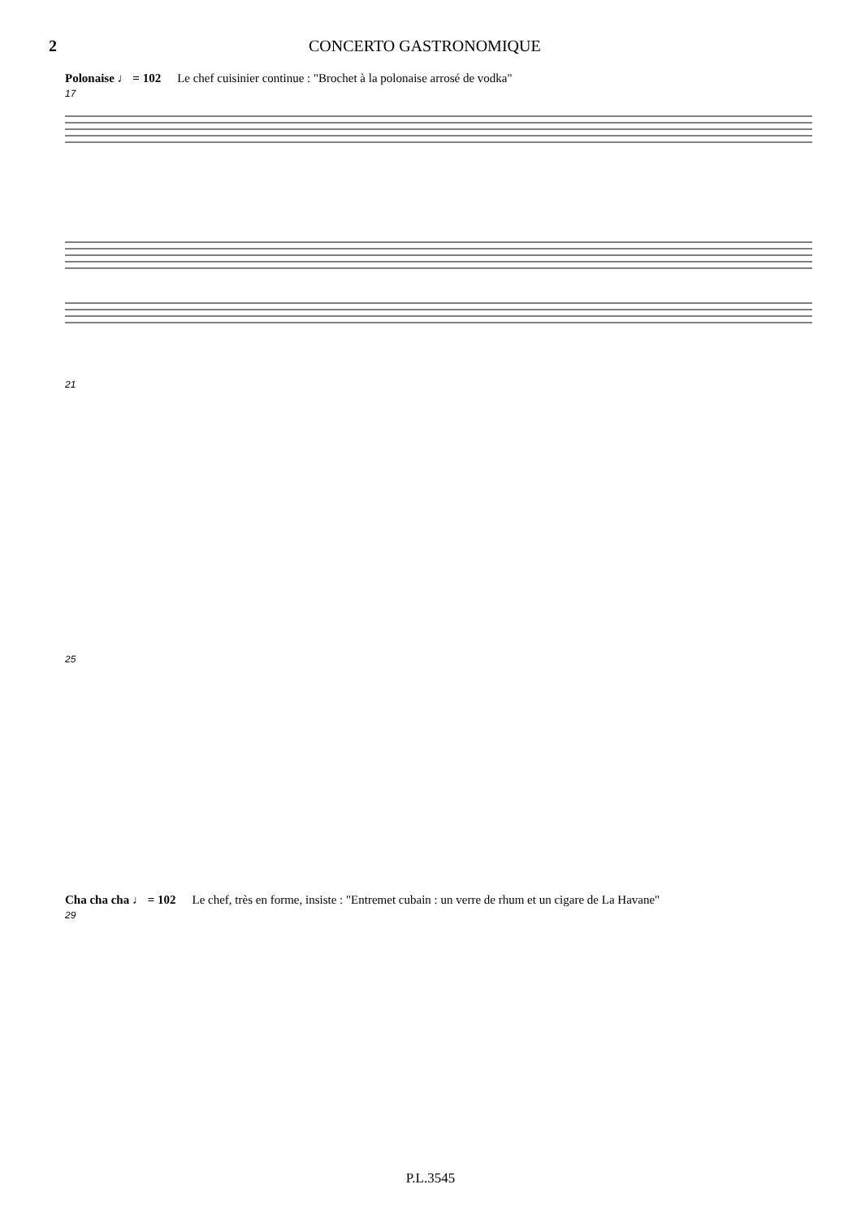2 CONCERTO GASTRONOMIQUE
Polonaise ♩ = 102 Le chef cuisinier continue : "Brochet à la polonaise arrosé de vodka"
17
21
25
Cha cha cha ♩ = 102 Le chef, très en forme, insiste : "Entremet cubain : un verre de rhum et un cigare de La Havane"
29
P.L.3545